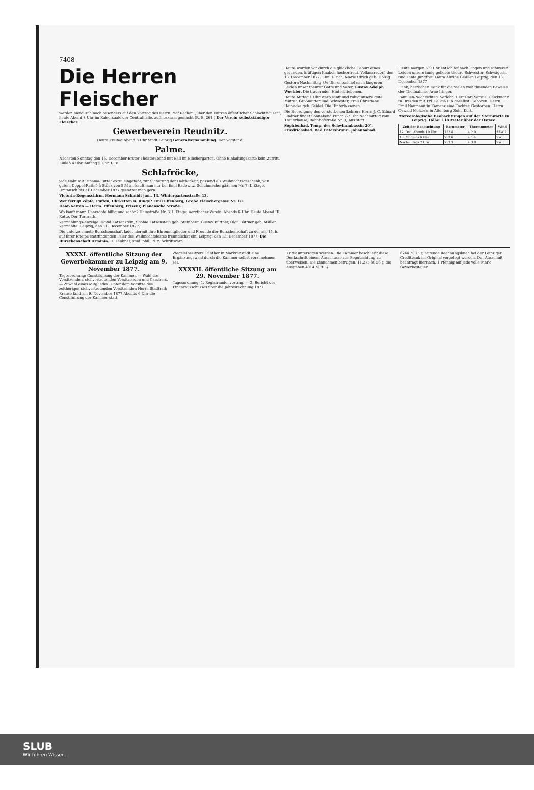7408
Die Herren Fleischer
werden hierdurch noch besonders auf den Vortrag des Herrn Prof Reclam „über den Nutzen öffentlicher Schlachthäuser“, heute Abend 8 Uhr im Kaisersaale der Centralhalle, aufmerksam gemacht (R. B. 261.) Der Verein selbstständiger Fleischer.
Gewerbeverein Reudnitz.
Heute Freitag Abend 8 Uhr Stadt Leipzig Generalversammlung. Der Vorstand.
Palme.
Nächsten Sonntag den 16. December Erster Theaterabend mit Ball im Blüchergarten. Ohne Einladungskarte kein Zutritt. Einlaß 4 Uhr. Anfang 5 Uhr. D. V.
Schlafröcke,
jede Naht mit Panama-Futter extra eingefaßt, zur Sicherung der Haltbarkeit, passend als Weihnachtsgeschenk, von gutem Doppel-Ratiné à Stück von 5 ℳ an kauft man nur bei Emil Badewitz, Schuhmachergäßchen Nr. 7, I. Etage. Umtausch bis 31 December 1877 gestattet man gern.
Victoria-Regenschirm, Hermann Schmidt jun., 13. Wintergartenstraße 13.
Wer fertigt Zöpfe, Puffen, Uhrketten u. Ringe? Emil Effenberg, Große Fleischergasse Nr. 18.
Haar-Ketten — Herm. Effenberg, Friseur, Plauensche Straße.
Wo kauft mann Haarzöpfe billig und schön? Hainstraße Nr. 3, I. Etage. Aerztlicher Verein. Abends 6 Uhr. Heute Abend III. Rotte. Der Turnrath.
Vermählungs-Anzeige. David Katzenstein, Sophie Katzenstein geb. Steinberg. Gustav Büttner, Olga Büttner geb. Müller, Vermählte. Leipzig, den 11. December 1877.
Die unterzeichnete Burschenschaft ladet hiermit ihre Ehrenmitglieder und Freunde der Burschenschaft zu der am 15. h. auf ihrer Kneipe stattfindenden Feier des Weihnachtsfestes freundlichst ein. Leipzig, den 13. December 1877. Die Burschenschaft Arminia. H. Teubner, stud. phil., d. z. Schriftwart.
Heute wurden wir durch die glückliche Geburt eines gesunden, kräftigen Knaben hocherfreut. Volkmarsdorf, den 13. December 1877. Emil Ulrich, Marie Ulrich geb. Hölzig
Gestern Nachmittag 3½ Uhr entschlief nach längeren Leiden unser theurer Gatte und Vater, Gustav Adolph Woehler. Die trauernden Hinterbliebenen.
Heute Mittag 1 Uhr starb sanft und ruhig unsere gute Mutter, Großmutter und Schwester, Frau Christiane Heinecke geb. Seidel. Die Hinterlassenen.
Die Beerdigung des verstorbenen Lehrers Herrn J. C. Eduard Lindner findet Sonnabend Punct ½2 Uhr Nachmittag vom Trauerhause, Bahnhofstraße Nr. 3, aus statt.
Sophienbad, Temp. des Schwimmbassin 20°. Friedrichsbad. Bad Petersbrunn. Johannabad.
Heute morgen ½9 Uhr entschlief nach langen und schweren Leiden unsere innig geliebte theure Schwester, Schwägerin und Tante Jungfrau Laura Alwine Geißler. Leipzig, den 13. December 1877.
Dank, herzlichen Dank für die vielen wohlthuenden Beweise der Theilnahme. Arno Iringer.
Familien-Nachrichten. Verlobt: Herr Carl Samuel Glückmann in Dresden mit Frl. Felicia Eib daselbst. Geboren: Herrn Emil Naumann in Kamenz eine Tochter. Gestorben: Herrn Oswald Melzer's in Altenburg Sohn Kurt.
Meteorologische Beobachtungen auf der Sternwarte in Leipzig. Höhe: 118 Meter über der Ostsee.
| Zeit der Beobachtung | Barometer | Thermometer | Wind |
| --- | --- | --- | --- |
| 12. Dec. Abends 10 Uhr | 752.8 | + 2.0 | SSW 2 |
| 13. Morgens 6 Uhr | 753.6 | + 1.4 | SW 3 |
| Nachmittags 2 Uhr | 753.3 | + 3.8 | SW 3 |
XXXXI. öffentliche Sitzung der Gewerbekammer zu Leipzig am 9. November 1877.
Tagesordnung: Constituirung der Kammer. — Wahl des Vorsitzenden, stellvertretenden Vorsitzenden und Cassirers. — Zuwahl eines Mitgliedes. Unter dem Vorsitze des zeitherigen stellvertretenden Vorsitzenden Herrn Stadtrath Krause fand am 9. November 1877 Abends 6 Uhr die Constituirung der Kammer statt.
Ziegeleibesitzers Günther in Markranstädt eine Ergänzungswahl durch die Kammer selbst vorzunehmen sei.
XXXXII. öffentliche Sitzung am 29. November 1877.
Tagesordnung: 1. Registrandenvortrag. — 2. Bericht des Finanzausschusses über die Jahresrechnung 1877.
Kritik unterzogen werden. Die Kammer beschließt diese Denkschrift einem Ausschusse zur Begutachtung zu überweisen. Die Einnahmen betrugen: 11,275 ℳ 56 ₰, die Ausgaben 4014 ℳ 91 ₰.
6244 ℳ 15 ₰ lautende Rechnungsbuch bei der Leipziger Creditbank im Original vorgelegt worden. Der Ausschuß beantragt hiernach: 1 Pfennig auf jede volle Mark Gewerbesteuer.
SLUB
Wir führen Wissen.